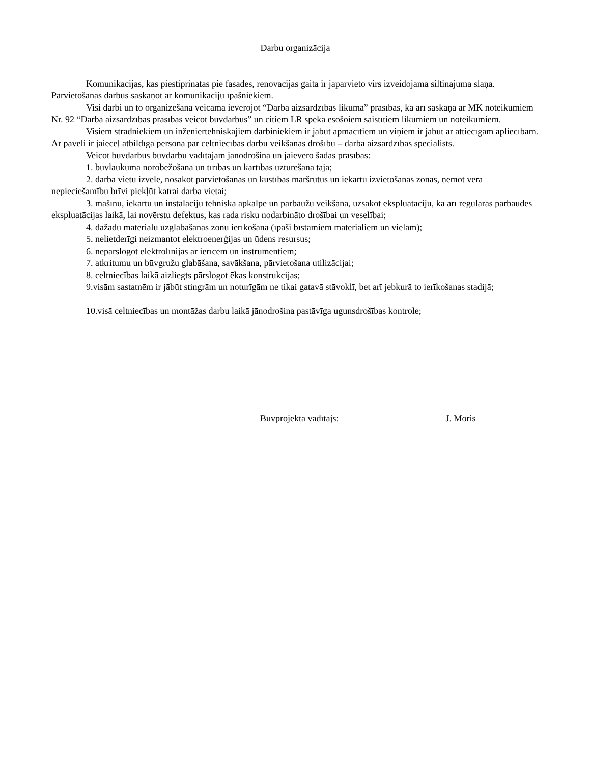Darbu organizācija
Komunikācijas, kas piestiprinātas pie fasādes, renovācijas gaitā ir jāpārvieto virs izveidojamā siltinājuma slāņa. Pārvietošanas darbus saskaņot ar komunikāciju īpašniekiem.
Visi darbi un to organizēšana veicama ievērojot “Darba aizsardzības likuma” prasības, kā arī saskaņā ar MK noteikumiem Nr. 92 “Darba aizsardzības prasības veicot būvdarbus” un citiem LR spēkā esošoiem saistītiem likumiem un noteikumiem.
Visiem strādniekiem un inženiertehniskajiem darbiniekiem ir jābūt apmācītiem un viņiem ir jābūt ar attiecīgām apliecībām. Ar pavēli ir jāieceļ atbildīgā persona par celtniecības darbu veikšanas drošību – darba aizsardzības speciālists.
Veicot būvdarbus būvdarbu vadītājam jānodrošina un jāievēro šādas prasības:
1. būvlaukuma norobežošana un tīrības un kārtības uzturēšana tajā;
2. darba vietu izvēle, nosakot pārvietošanās un kustības maršrutus un iekārtu izvietošanas zonas, ņemot vērā nepieciešamību brīvi piekļūt katrai darba vietai;
3. mašīnu, iekārtu un instalāciju tehniskā apkalpe un pārbaužu veikšana, uzsākot ekspluatāciju, kā arī regulāras pārbaudes ekspluatācijas laikā, lai novērstu defektus, kas rada risku nodarbināto drošībai un veselībai;
4. dažādu materiālu uzglabāšanas zonu ierīkošana (īpaši bīstamiem materiāliem un vielām);
5. nelietderīgi neizmantot elektroenerģijas un ūdens resursus;
6. nepārslogot elektrolīnijas ar ierīcēm un instrumentiem;
7. atkritumu un būvgružu glabāšana, savākšana, pārvietošana utilizācijai;
8. celtniecības laikā aizliegts pārslogot ēkas konstrukcijas;
9.visām sastatnēm ir jābūt stingrām un noturīgām ne tikai gatavā stāvoklī, bet arī jebkurā to ierīkošanas stadijā;
10.visā celtniecības un montāžas darbu laikā jānodrošina pastāvīga ugunsdrošības kontrole;
Būvprojekta vadītājs: J. Moris